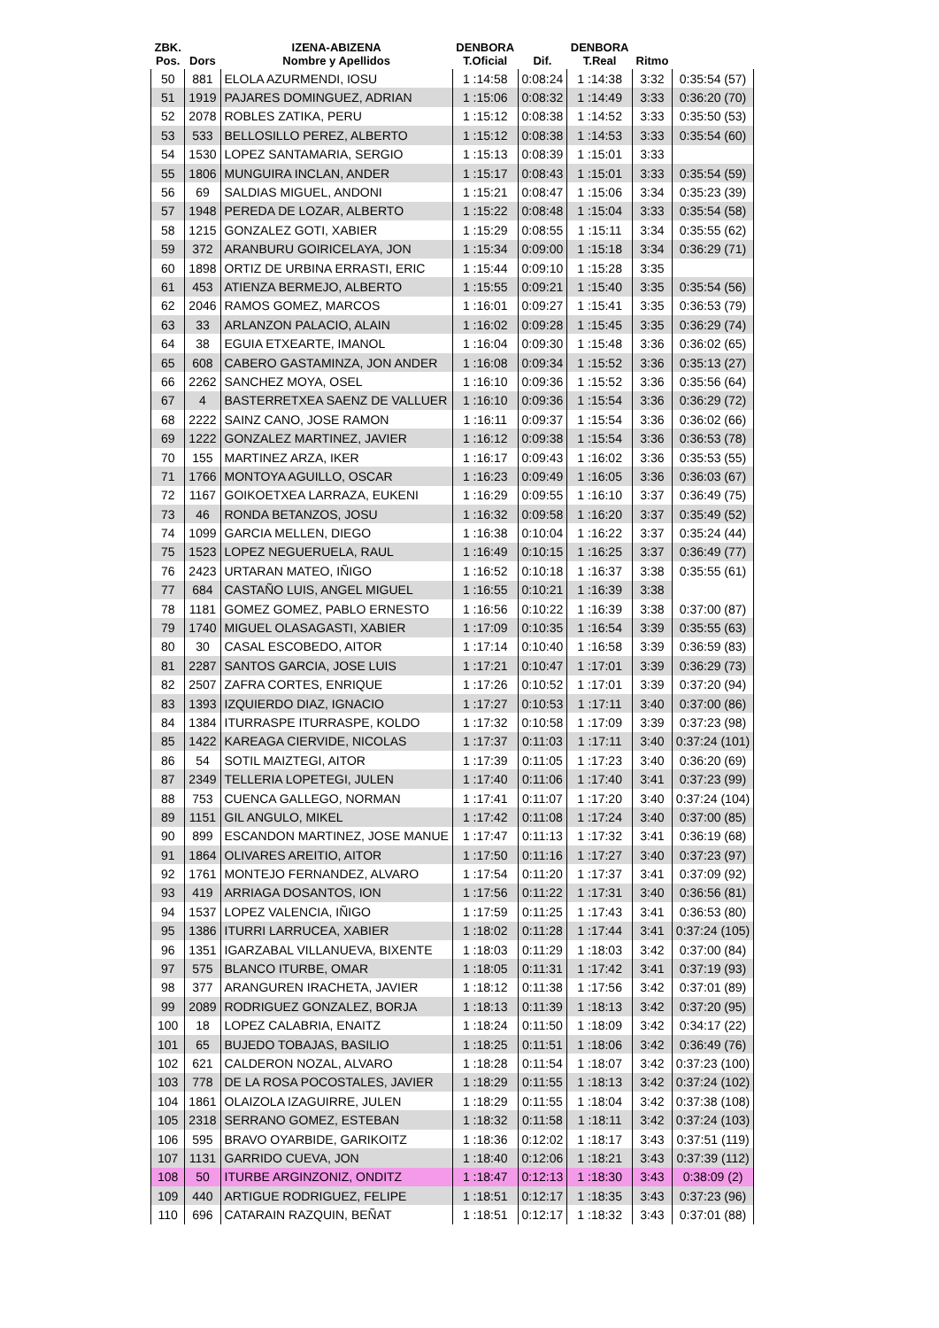| ZBK. Pos. | Dors | IZENA-ABIZENA Nombre y Apellidos | DENBORA T.Oficial | Dif. | DENBORA T.Real | Ritmo | |
| --- | --- | --- | --- | --- | --- | --- | --- |
| 50 | 881 | ELOLA AZURMENDI, IOSU | 1 :14:58 | 0:08:24 | 1 :14:38 | 3:32 | 0:35:54 (57) |
| 51 | 1919 | PAJARES DOMINGUEZ, ADRIAN | 1 :15:06 | 0:08:32 | 1 :14:49 | 3:33 | 0:36:20 (70) |
| 52 | 2078 | ROBLES ZATIKA, PERU | 1 :15:12 | 0:08:38 | 1 :14:52 | 3:33 | 0:35:50 (53) |
| 53 | 533 | BELLOSILLO PEREZ, ALBERTO | 1 :15:12 | 0:08:38 | 1 :14:53 | 3:33 | 0:35:54 (60) |
| 54 | 1530 | LOPEZ SANTAMARIA, SERGIO | 1 :15:13 | 0:08:39 | 1 :15:01 | 3:33 | |
| 55 | 1806 | MUNGUIRA INCLAN, ANDER | 1 :15:17 | 0:08:43 | 1 :15:01 | 3:33 | 0:35:54 (59) |
| 56 | 69 | SALDIAS MIGUEL, ANDONI | 1 :15:21 | 0:08:47 | 1 :15:06 | 3:34 | 0:35:23 (39) |
| 57 | 1948 | PEREDA DE LOZAR, ALBERTO | 1 :15:22 | 0:08:48 | 1 :15:04 | 3:33 | 0:35:54 (58) |
| 58 | 1215 | GONZALEZ GOTI, XABIER | 1 :15:29 | 0:08:55 | 1 :15:11 | 3:34 | 0:35:55 (62) |
| 59 | 372 | ARANBURU GOIRICELAYA, JON | 1 :15:34 | 0:09:00 | 1 :15:18 | 3:34 | 0:36:29 (71) |
| 60 | 1898 | ORTIZ DE URBINA ERRASTI, ERIC | 1 :15:44 | 0:09:10 | 1 :15:28 | 3:35 | |
| 61 | 453 | ATIENZA BERMEJO, ALBERTO | 1 :15:55 | 0:09:21 | 1 :15:40 | 3:35 | 0:35:54 (56) |
| 62 | 2046 | RAMOS GOMEZ, MARCOS | 1 :16:01 | 0:09:27 | 1 :15:41 | 3:35 | 0:36:53 (79) |
| 63 | 33 | ARLANZON PALACIO, ALAIN | 1 :16:02 | 0:09:28 | 1 :15:45 | 3:35 | 0:36:29 (74) |
| 64 | 38 | EGUIA ETXEARTE, IMANOL | 1 :16:04 | 0:09:30 | 1 :15:48 | 3:36 | 0:36:02 (65) |
| 65 | 608 | CABERO GASTAMINZA, JON ANDER | 1 :16:08 | 0:09:34 | 1 :15:52 | 3:36 | 0:35:13 (27) |
| 66 | 2262 | SANCHEZ MOYA, OSEL | 1 :16:10 | 0:09:36 | 1 :15:52 | 3:36 | 0:35:56 (64) |
| 67 | 4 | BASTERRETXEA SAENZ DE VALLUER | 1 :16:10 | 0:09:36 | 1 :15:54 | 3:36 | 0:36:29 (72) |
| 68 | 2222 | SAINZ CANO, JOSE RAMON | 1 :16:11 | 0:09:37 | 1 :15:54 | 3:36 | 0:36:02 (66) |
| 69 | 1222 | GONZALEZ MARTINEZ, JAVIER | 1 :16:12 | 0:09:38 | 1 :15:54 | 3:36 | 0:36:53 (78) |
| 70 | 155 | MARTINEZ ARZA, IKER | 1 :16:17 | 0:09:43 | 1 :16:02 | 3:36 | 0:35:53 (55) |
| 71 | 1766 | MONTOYA AGUILLO, OSCAR | 1 :16:23 | 0:09:49 | 1 :16:05 | 3:36 | 0:36:03 (67) |
| 72 | 1167 | GOIKOETXEA LARRAZA, EUKENI | 1 :16:29 | 0:09:55 | 1 :16:10 | 3:37 | 0:36:49 (75) |
| 73 | 46 | RONDA BETANZOS, JOSU | 1 :16:32 | 0:09:58 | 1 :16:20 | 3:37 | 0:35:49 (52) |
| 74 | 1099 | GARCIA MELLEN, DIEGO | 1 :16:38 | 0:10:04 | 1 :16:22 | 3:37 | 0:35:24 (44) |
| 75 | 1523 | LOPEZ NEGUERUELA, RAUL | 1 :16:49 | 0:10:15 | 1 :16:25 | 3:37 | 0:36:49 (77) |
| 76 | 2423 | URTARAN MATEO, IÑIGO | 1 :16:52 | 0:10:18 | 1 :16:37 | 3:38 | 0:35:55 (61) |
| 77 | 684 | CASTAÑO LUIS, ANGEL MIGUEL | 1 :16:55 | 0:10:21 | 1 :16:39 | 3:38 | |
| 78 | 1181 | GOMEZ GOMEZ, PABLO ERNESTO | 1 :16:56 | 0:10:22 | 1 :16:39 | 3:38 | 0:37:00 (87) |
| 79 | 1740 | MIGUEL OLASAGASTI, XABIER | 1 :17:09 | 0:10:35 | 1 :16:54 | 3:39 | 0:35:55 (63) |
| 80 | 30 | CASAL ESCOBEDO, AITOR | 1 :17:14 | 0:10:40 | 1 :16:58 | 3:39 | 0:36:59 (83) |
| 81 | 2287 | SANTOS GARCIA, JOSE LUIS | 1 :17:21 | 0:10:47 | 1 :17:01 | 3:39 | 0:36:29 (73) |
| 82 | 2507 | ZAFRA CORTES, ENRIQUE | 1 :17:26 | 0:10:52 | 1 :17:01 | 3:39 | 0:37:20 (94) |
| 83 | 1393 | IZQUIERDO DIAZ, IGNACIO | 1 :17:27 | 0:10:53 | 1 :17:11 | 3:40 | 0:37:00 (86) |
| 84 | 1384 | ITURRASPE ITURRASPE, KOLDO | 1 :17:32 | 0:10:58 | 1 :17:09 | 3:39 | 0:37:23 (98) |
| 85 | 1422 | KAREAGA CIERVIDE, NICOLAS | 1 :17:37 | 0:11:03 | 1 :17:11 | 3:40 | 0:37:24 (101) |
| 86 | 54 | SOTIL MAIZTEGI, AITOR | 1 :17:39 | 0:11:05 | 1 :17:23 | 3:40 | 0:36:20 (69) |
| 87 | 2349 | TELLERIA LOPETEGI, JULEN | 1 :17:40 | 0:11:06 | 1 :17:40 | 3:41 | 0:37:23 (99) |
| 88 | 753 | CUENCA GALLEGO, NORMAN | 1 :17:41 | 0:11:07 | 1 :17:20 | 3:40 | 0:37:24 (104) |
| 89 | 1151 | GIL ANGULO, MIKEL | 1 :17:42 | 0:11:08 | 1 :17:24 | 3:40 | 0:37:00 (85) |
| 90 | 899 | ESCANDON MARTINEZ, JOSE MANUE | 1 :17:47 | 0:11:13 | 1 :17:32 | 3:41 | 0:36:19 (68) |
| 91 | 1864 | OLIVARES AREITIO, AITOR | 1 :17:50 | 0:11:16 | 1 :17:27 | 3:40 | 0:37:23 (97) |
| 92 | 1761 | MONTEJO FERNANDEZ, ALVARO | 1 :17:54 | 0:11:20 | 1 :17:37 | 3:41 | 0:37:09 (92) |
| 93 | 419 | ARRIAGA DOSANTOS, ION | 1 :17:56 | 0:11:22 | 1 :17:31 | 3:40 | 0:36:56 (81) |
| 94 | 1537 | LOPEZ VALENCIA, IÑIGO | 1 :17:59 | 0:11:25 | 1 :17:43 | 3:41 | 0:36:53 (80) |
| 95 | 1386 | ITURRI LARRUCEA, XABIER | 1 :18:02 | 0:11:28 | 1 :17:44 | 3:41 | 0:37:24 (105) |
| 96 | 1351 | IGARZABAL VILLANUEVA, BIXENTE | 1 :18:03 | 0:11:29 | 1 :18:03 | 3:42 | 0:37:00 (84) |
| 97 | 575 | BLANCO ITURBE, OMAR | 1 :18:05 | 0:11:31 | 1 :17:42 | 3:41 | 0:37:19 (93) |
| 98 | 377 | ARANGUREN IRACHETA, JAVIER | 1 :18:12 | 0:11:38 | 1 :17:56 | 3:42 | 0:37:01 (89) |
| 99 | 2089 | RODRIGUEZ GONZALEZ, BORJA | 1 :18:13 | 0:11:39 | 1 :18:13 | 3:42 | 0:37:20 (95) |
| 100 | 18 | LOPEZ CALABRIA, ENAITZ | 1 :18:24 | 0:11:50 | 1 :18:09 | 3:42 | 0:34:17 (22) |
| 101 | 65 | BUJEDO TOBAJAS, BASILIO | 1 :18:25 | 0:11:51 | 1 :18:06 | 3:42 | 0:36:49 (76) |
| 102 | 621 | CALDERON NOZAL, ALVARO | 1 :18:28 | 0:11:54 | 1 :18:07 | 3:42 | 0:37:23 (100) |
| 103 | 778 | DE LA ROSA POCOSTALES, JAVIER | 1 :18:29 | 0:11:55 | 1 :18:13 | 3:42 | 0:37:24 (102) |
| 104 | 1861 | OLAIZOLA IZAGUIRRE, JULEN | 1 :18:29 | 0:11:55 | 1 :18:04 | 3:42 | 0:37:38 (108) |
| 105 | 2318 | SERRANO GOMEZ, ESTEBAN | 1 :18:32 | 0:11:58 | 1 :18:11 | 3:42 | 0:37:24 (103) |
| 106 | 595 | BRAVO OYARBIDE, GARIKOITZ | 1 :18:36 | 0:12:02 | 1 :18:17 | 3:43 | 0:37:51 (119) |
| 107 | 1131 | GARRIDO CUEVA, JON | 1 :18:40 | 0:12:06 | 1 :18:21 | 3:43 | 0:37:39 (112) |
| 108 | 50 | ITURBE ARGINZONIZ, ONDITZ | 1 :18:47 | 0:12:13 | 1 :18:30 | 3:43 | 0:38:09 (2) |
| 109 | 440 | ARTIGUE RODRIGUEZ, FELIPE | 1 :18:51 | 0:12:17 | 1 :18:35 | 3:43 | 0:37:23 (96) |
| 110 | 696 | CATARAIN RAZQUIN, BEÑAT | 1 :18:51 | 0:12:17 | 1 :18:32 | 3:43 | 0:37:01 (88) |